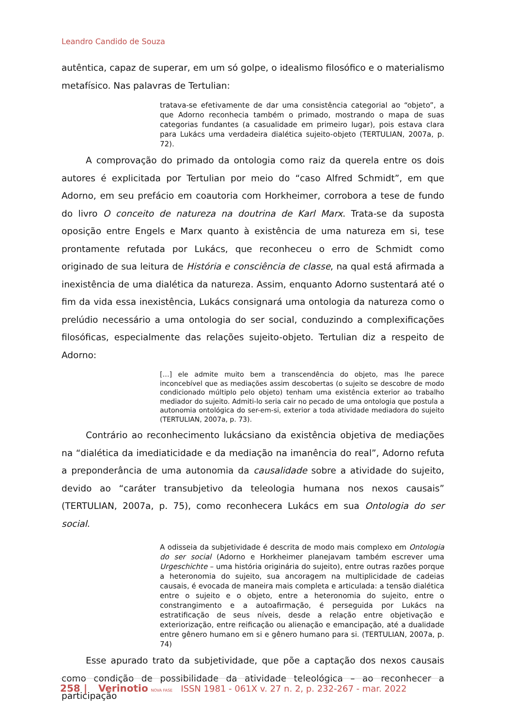Leandro Candido de Souza
autêntica, capaz de superar, em um só golpe, o idealismo filosófico e o materialismo metafísico. Nas palavras de Tertulian:
tratava-se efetivamente de dar uma consistência categorial ao “objeto”, a que Adorno reconhecia também o primado, mostrando o mapa de suas categorias fundantes (a casualidade em primeiro lugar), pois estava clara para Lukács uma verdadeira dialética sujeito-objeto (TERTULIAN, 2007a, p. 72).
A comprovação do primado da ontologia como raiz da querela entre os dois autores é explicitada por Tertulian por meio do “caso Alfred Schmidt”, em que Adorno, em seu prefácio em coautoria com Horkheimer, corrobora a tese de fundo do livro O conceito de natureza na doutrina de Karl Marx. Trata-se da suposta oposição entre Engels e Marx quanto à existência de uma natureza em si, tese prontamente refutada por Lukács, que reconheceu o erro de Schmidt como originado de sua leitura de História e consciência de classe, na qual está afirmada a inexistência de uma dialética da natureza. Assim, enquanto Adorno sustentará até o fim da vida essa inexistência, Lukács consignará uma ontologia da natureza como o prelúdio necessário a uma ontologia do ser social, conduzindo a complexificações filosóficas, especialmente das relações sujeito-objeto. Tertulian diz a respeito de Adorno:
[…] ele admite muito bem a transcendência do objeto, mas lhe parece inconcebível que as mediações assim descobertas (o sujeito se descobre de modo condicionado múltiplo pelo objeto) tenham uma existência exterior ao trabalho mediador do sujeito. Admiti-lo seria cair no pecado de uma ontologia que postula a autonomia ontológica do ser-em-si, exterior a toda atividade mediadora do sujeito (TERTULIAN, 2007a, p. 73).
Contrário ao reconhecimento lukácsiano da existência objetiva de mediações na “dialética da imediaticidade e da mediação na imanência do real”, Adorno refuta a preponderância de uma autonomia da causalidade sobre a atividade do sujeito, devido ao “caráter transubjetivo da teleologia humana nos nexos causais” (TERTULIAN, 2007a, p. 75), como reconhecera Lukács em sua Ontologia do ser social.
A odisseia da subjetividade é descrita de modo mais complexo em Ontologia do ser social (Adorno e Horkheimer planejavam também escrever uma Urgeschichte – uma história originária do sujeito), entre outras razões porque a heteronomia do sujeito, sua ancoragem na multiplicidade de cadeias causais, é evocada de maneira mais completa e articulada: a tensão dialética entre o sujeito e o objeto, entre a heteronomia do sujeito, entre o constrangimento e a autoafirmação, é perseguida por Lukács na estratificação de seus níveis, desde a relação entre objetivação e exteriorização, entre reificação ou alienação e emancipação, até a dualidade entre gênero humano em si e gênero humano para si. (TERTULIAN, 2007a, p. 74)
Esse apurado trato da subjetividade, que põe a captação dos nexos causais como condição de possibilidade da atividade teleológica – ao reconhecer a participação
258 | Verinotio NOVA FASE ISSN 1981 - 061X v. 27 n. 2, p. 232-267 - mar. 2022